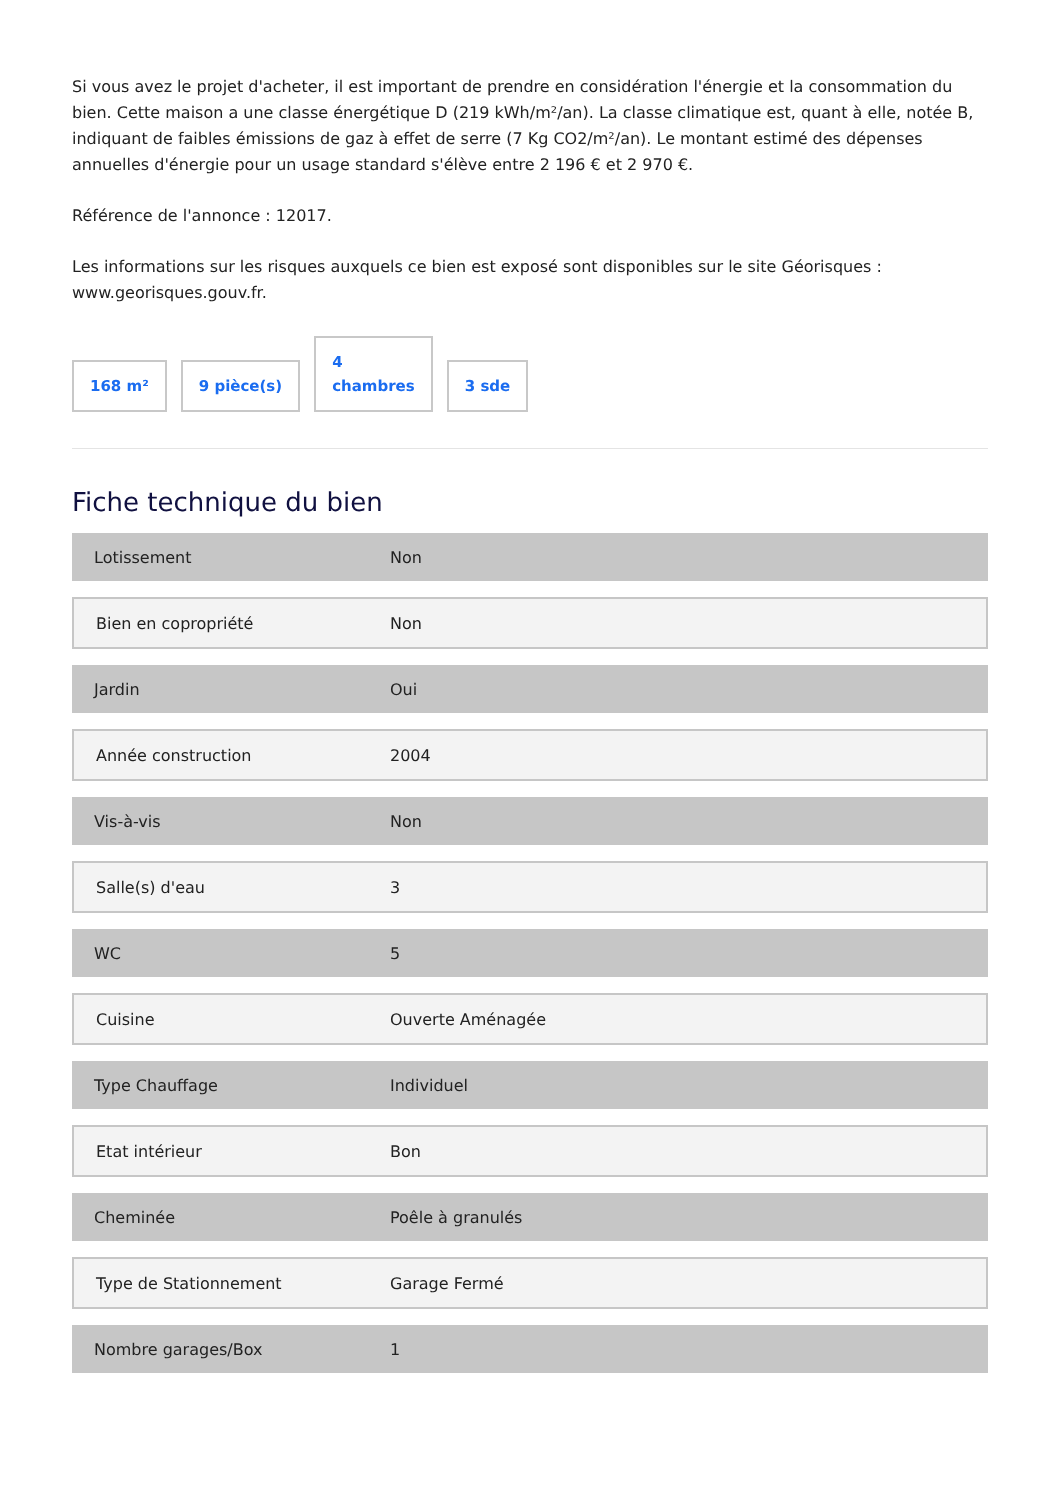Si vous avez le projet d'acheter, il est important de prendre en considération l'énergie et la consommation du bien. Cette maison a une classe énergétique D (219 kWh/m²/an). La classe climatique est, quant à elle, notée B, indiquant de faibles émissions de gaz à effet de serre (7 Kg CO2/m²/an). Le montant estimé des dépenses annuelles d'énergie pour un usage standard s'élève entre 2 196 € et 2 970 €.
Référence de l'annonce : 12017.
Les informations sur les risques auxquels ce bien est exposé sont disponibles sur le site Géorisques : www.georisques.gouv.fr.
168 m²
9 pièce(s)
4
chambres
3 sde
Fiche technique du bien
| Lotissement | Non |
| Bien en copropriété | Non |
| Jardin | Oui |
| Année construction | 2004 |
| Vis-à-vis | Non |
| Salle(s) d'eau | 3 |
| WC | 5 |
| Cuisine | Ouverte Aménagée |
| Type Chauffage | Individuel |
| Etat intérieur | Bon |
| Cheminée | Poêle à granulés |
| Type de Stationnement | Garage Fermé |
| Nombre garages/Box | 1 |